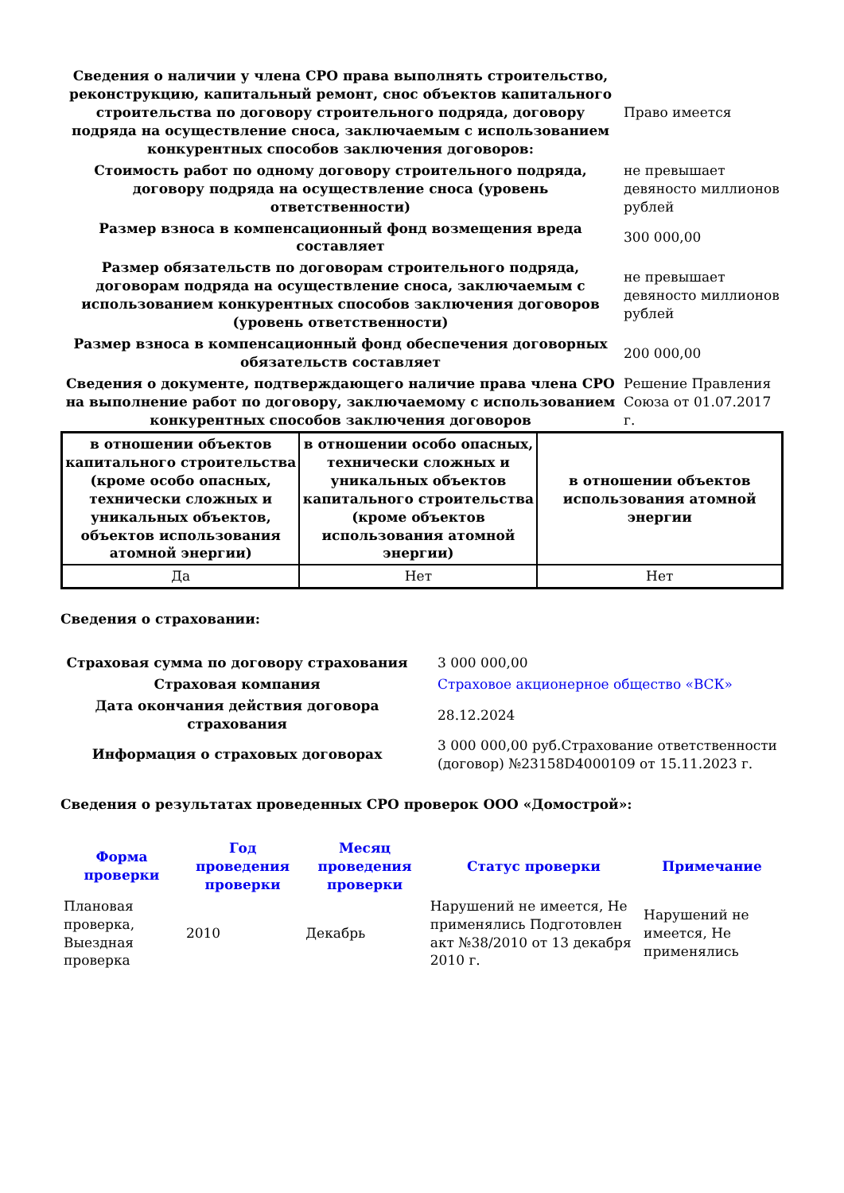| Сведения о наличии у члена СРО права выполнять строительство, реконструкцию, капитальный ремонт, снос объектов капитального строительства по договору строительного подряда, договору подряда на осуществление сноса, заключаемым с использованием конкурентных способов заключения договоров: | Право имеется |
| Стоимость работ по одному договору строительного подряда, договору подряда на осуществление сноса (уровень ответственности) | не превышает девяносто миллионов рублей |
| Размер взноса в компенсационный фонд возмещения вреда составляет | 300 000,00 |
| Размер обязательств по договорам строительного подряда, договорам подряда на осуществление сноса, заключаемым с использованием конкурентных способов заключения договоров (уровень ответственности) | не превышает девяносто миллионов рублей |
| Размер взноса в компенсационный фонд обеспечения договорных обязательств составляет | 200 000,00 |
| Сведения о документе, подтверждающего наличие права члена СРО на выполнение работ по договору, заключаемому с использованием конкурентных способов заключения договоров | Решение Правления Союза от 01.07.2017 г. |
| в отношении объектов капитального строительства (кроме особо опасных, технически сложных и уникальных объектов, объектов использования атомной энергии) | в отношении особо опасных, технически сложных и уникальных объектов капитального строительства (кроме объектов использования атомной энергии) | в отношении объектов использования атомной энергии |
| --- | --- | --- |
| Да | Нет | Нет |
Сведения о страховании:
| Страховая сумма по договору страхования | 3 000 000,00 |
| Страховая компания | Страховое акционерное общество «ВСК» |
| Дата окончания действия договора страхования | 28.12.2024 |
| Информация о страховых договорах | 3 000 000,00 руб.Страхование ответственности (договор) №23158D4000109 от 15.11.2023 г. |
Сведения о результатах проведенных СРО проверок ООО «Домострой»:
| Форма проверки | Год проведения проверки | Месяц проведения проверки | Статус проверки | Примечание |
| --- | --- | --- | --- | --- |
| Плановая проверка, Выездная проверка | 2010 | Декабрь | Нарушений не имеется, Не применялись Подготовлен акт №38/2010 от 13 декабря 2010 г. | Нарушений не имеется, Не применялись |